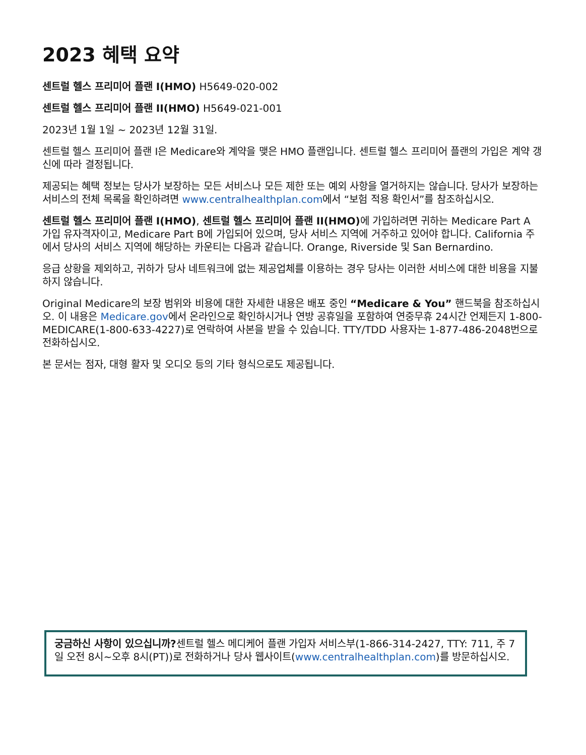2023 혜택 요약
센트럴 헬스 프리미어 플랜 I(HMO) H5649-020-002
센트럴 헬스 프리미어 플랜 II(HMO) H5649-021-001
2023년 1월 1일 ~ 2023년 12월 31일.
센트럴 헬스 프리미어 플랜 I은 Medicare와 계약을 맺은 HMO 플랜입니다. 센트럴 헬스 프리미어 플랜의 가입은 계약 갱신에 따라 결정됩니다.
제공되는 혜택 정보는 당사가 보장하는 모든 서비스나 모든 제한 또는 예외 사항을 열거하지는 않습니다. 당사가 보장하는 서비스의 전체 목록을 확인하려면 www.centralhealthplan.com에서 “보험 적용 확인서”를 참조하십시오.
센트럴 헬스 프리미어 플랜 I(HMO), 센트럴 헬스 프리미어 플랜 II(HMO) 에 가입하려면 귀하는 Medicare Part A 가입 유자격자이고, Medicare Part B에 가입되어 있으며, 당사 서비스 지역에 거주하고 있어야 합니다. California 주에서 당사의 서비스 지역에 해당하는 카운티는 다음과 같습니다. Orange, Riverside 및 San Bernardino.
응급 상황을 제외하고, 귀하가 당사 네트워크에 없는 제공업체를 이용하는 경우 당사는 이러한 서비스에 대한 비용을 지불하지 않습니다.
Original Medicare의 보장 범위와 비용에 대한 자세한 내용은 배포 중인 “Medicare & You” 핸드북을 참조하십시오. 이 내용은 Medicare.gov에서 온라인으로 확인하시거나 연방 공휴일을 포함하여 연중무휴 24시간 언제든지 1-800-MEDICARE(1-800-633-4227)로 연락하여 사본을 받을 수 있습니다. TTY/TDD 사용자는 1-877-486-2048번으로 전화하십시오.
본 문서는 점자, 대형 활자 및 오디오 등의 기타 형식으로도 제공됩니다.
궁금하신 사항이 있으십니까?센트럴 헬스 메디케어 플랜 가입자 서비스부(1-866-314-2427, TTY: 711, 주 7일 오전 8시~오후 8시(PT))로 전화하거나 당사 웹사이트(www.centralhealthplan.com)를 방문하십시오.